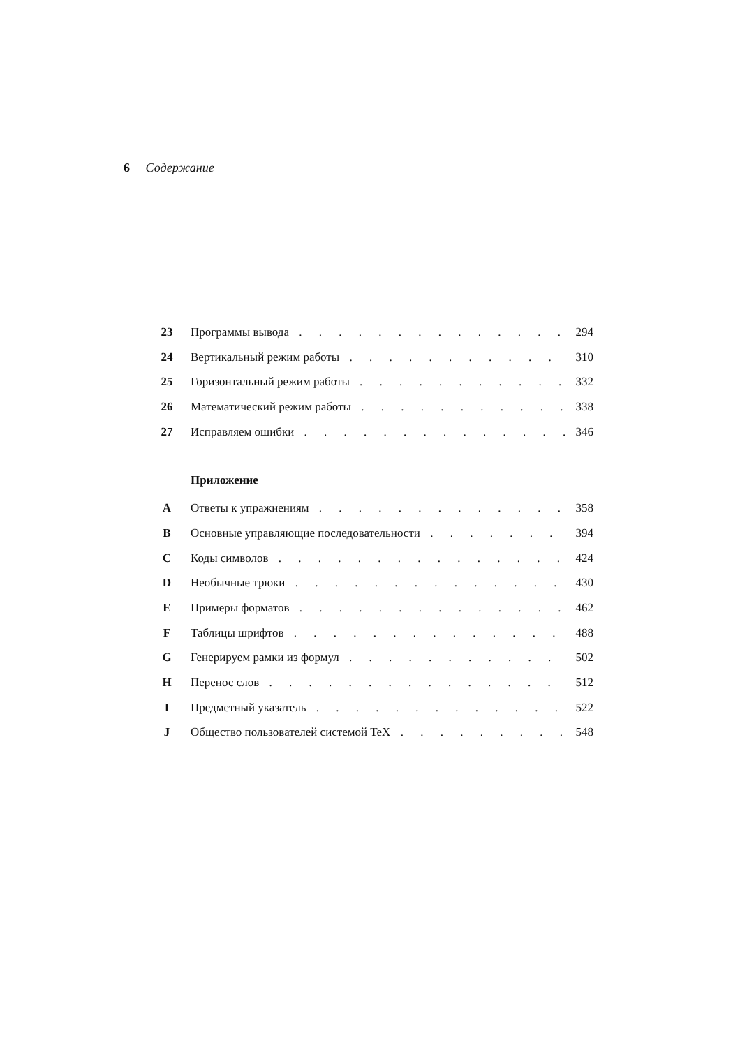6 Содержание
23 Программы вывода 294
24 Вертикальный режим работы 310
25 Горизонтальный режим работы 332
26 Математический режим работы 338
27 Исправляем ошибки 346
Приложение
A Ответы к упражнениям 358
B Основные управляющие последовательности 394
C Коды символов 424
D Необычные трюки 430
E Примеры форматов 462
F Таблицы шрифтов 488
G Генерируем рамки из формул 502
H Перенос слов 512
I Предметный указатель 522
J Общество пользователей системой TeX 548